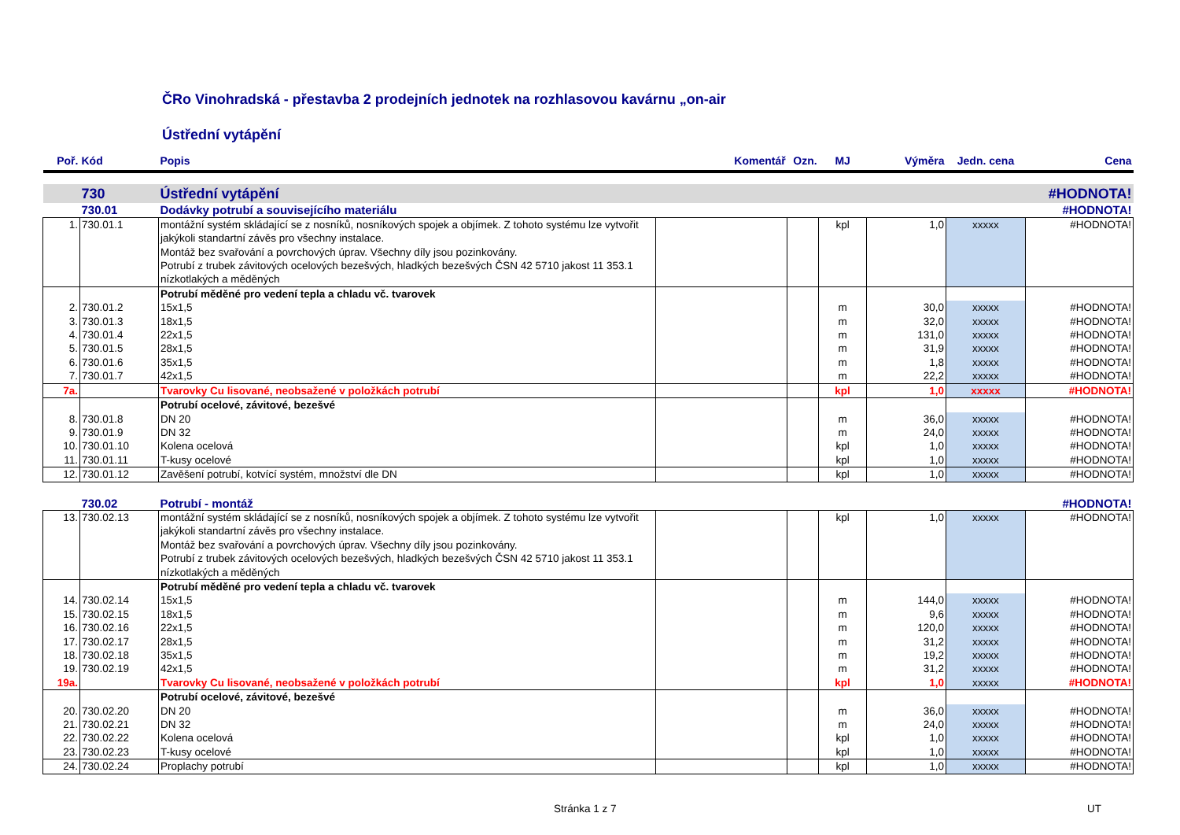ČRo Vinohradská - přestavba 2 prodejních jednotek na rozhlasovou kavárnu „on-air
Ústřední vytápění
| Poř. | Kód | Popis | Komentář | Ozn. | MJ | Výměra | Jedn. cena | Cena |
| --- | --- | --- | --- | --- | --- | --- | --- | --- |
| | 730 | Ústřední vytápění | | | | | | #HODNOTA! |
| | 730.01 | Dodávky potrubí a souvisejícího materiálu | | | | | | #HODNOTA! |
| 1. | 730.01.1 | montážní systém skládající se z nosníků, nosníkových spojek a objímek. Z tohoto systému lze vytvořit jakýkoli standartní závěs pro všechny instalace. Montáž bez svařování a povrchových úprav. Všechny díly jsou pozinkovány. Potrubí z trubek závitových ocelových bezešvých, hladkých bezešvých ČSN 42 5710 jakost 11 353.1 nízkotlakých a měděných | | | kpl | 1,0 | xxxxx | #HODNOTA! |
| | | Potrubí měděné pro vedení tepla a chladu vč. tvarovek | | | | | | |
| 2. | 730.01.2 | 15x1,5 | | | m | 30,0 | xxxxx | #HODNOTA! |
| 3. | 730.01.3 | 18x1,5 | | | m | 32,0 | xxxxx | #HODNOTA! |
| 4. | 730.01.4 | 22x1,5 | | | m | 131,0 | xxxxx | #HODNOTA! |
| 5. | 730.01.5 | 28x1,5 | | | m | 31,9 | xxxxx | #HODNOTA! |
| 6. | 730.01.6 | 35x1,5 | | | m | 1,8 | xxxxx | #HODNOTA! |
| 7. | 730.01.7 | 42x1,5 | | | m | 22,2 | xxxxx | #HODNOTA! |
| 7a. | | Tvarovky Cu lisované, neobsažené v položkách potrubí | | | kpl | 1,0 | xxxxx | #HODNOTA! |
| | | Potrubí ocelové, závitové, bezešvé | | | | | | |
| 8. | 730.01.8 | DN 20 | | | m | 36,0 | xxxxx | #HODNOTA! |
| 9. | 730.01.9 | DN 32 | | | m | 24,0 | xxxxx | #HODNOTA! |
| 10. | 730.01.10 | Kolena ocelová | | | kpl | 1,0 | xxxxx | #HODNOTA! |
| 11. | 730.01.11 | T-kusy ocelové | | | kpl | 1,0 | xxxxx | #HODNOTA! |
| 12. | 730.01.12 | Zavěšení potrubí, kotvící systém, množství dle DN | | | kpl | 1,0 | xxxxx | #HODNOTA! |
| | 730.02 | Potrubí - montáž | | | | | | #HODNOTA! |
| 13. | 730.02.13 | montážní systém skládající se z nosníků, nosníkových spojek a objímek. Z tohoto systému lze vytvořit jakýkoli standartní závěs pro všechny instalace. Montáž bez svařování a povrchových úprav. Všechny díly jsou pozinkovány. Potrubí z trubek závitových ocelových bezešvých, hladkých bezešvých ČSN 42 5710 jakost 11 353.1 nízkotlakých a měděných | | | kpl | 1,0 | xxxxx | #HODNOTA! |
| | | Potrubí měděné pro vedení tepla a chladu vč. tvarovek | | | | | | |
| 14. | 730.02.14 | 15x1,5 | | | m | 144,0 | xxxxx | #HODNOTA! |
| 15. | 730.02.15 | 18x1,5 | | | m | 9,6 | xxxxx | #HODNOTA! |
| 16. | 730.02.16 | 22x1,5 | | | m | 120,0 | xxxxx | #HODNOTA! |
| 17. | 730.02.17 | 28x1,5 | | | m | 31,2 | xxxxx | #HODNOTA! |
| 18. | 730.02.18 | 35x1,5 | | | m | 19,2 | xxxxx | #HODNOTA! |
| 19. | 730.02.19 | 42x1,5 | | | m | 31,2 | xxxxx | #HODNOTA! |
| 19a. | | Tvarovky Cu lisované, neobsažené v položkách potrubí | | | kpl | 1,0 | xxxxx | #HODNOTA! |
| | | Potrubí ocelové, závitové, bezešvé | | | | | | |
| 20. | 730.02.20 | DN 20 | | | m | 36,0 | xxxxx | #HODNOTA! |
| 21. | 730.02.21 | DN 32 | | | m | 24,0 | xxxxx | #HODNOTA! |
| 22. | 730.02.22 | Kolena ocelová | | | kpl | 1,0 | xxxxx | #HODNOTA! |
| 23. | 730.02.23 | T-kusy ocelové | | | kpl | 1,0 | xxxxx | #HODNOTA! |
| 24. | 730.02.24 | Proplachy potrubí | | | kpl | 1,0 | xxxxx | #HODNOTA! |
Stránka 1 z 7 UT